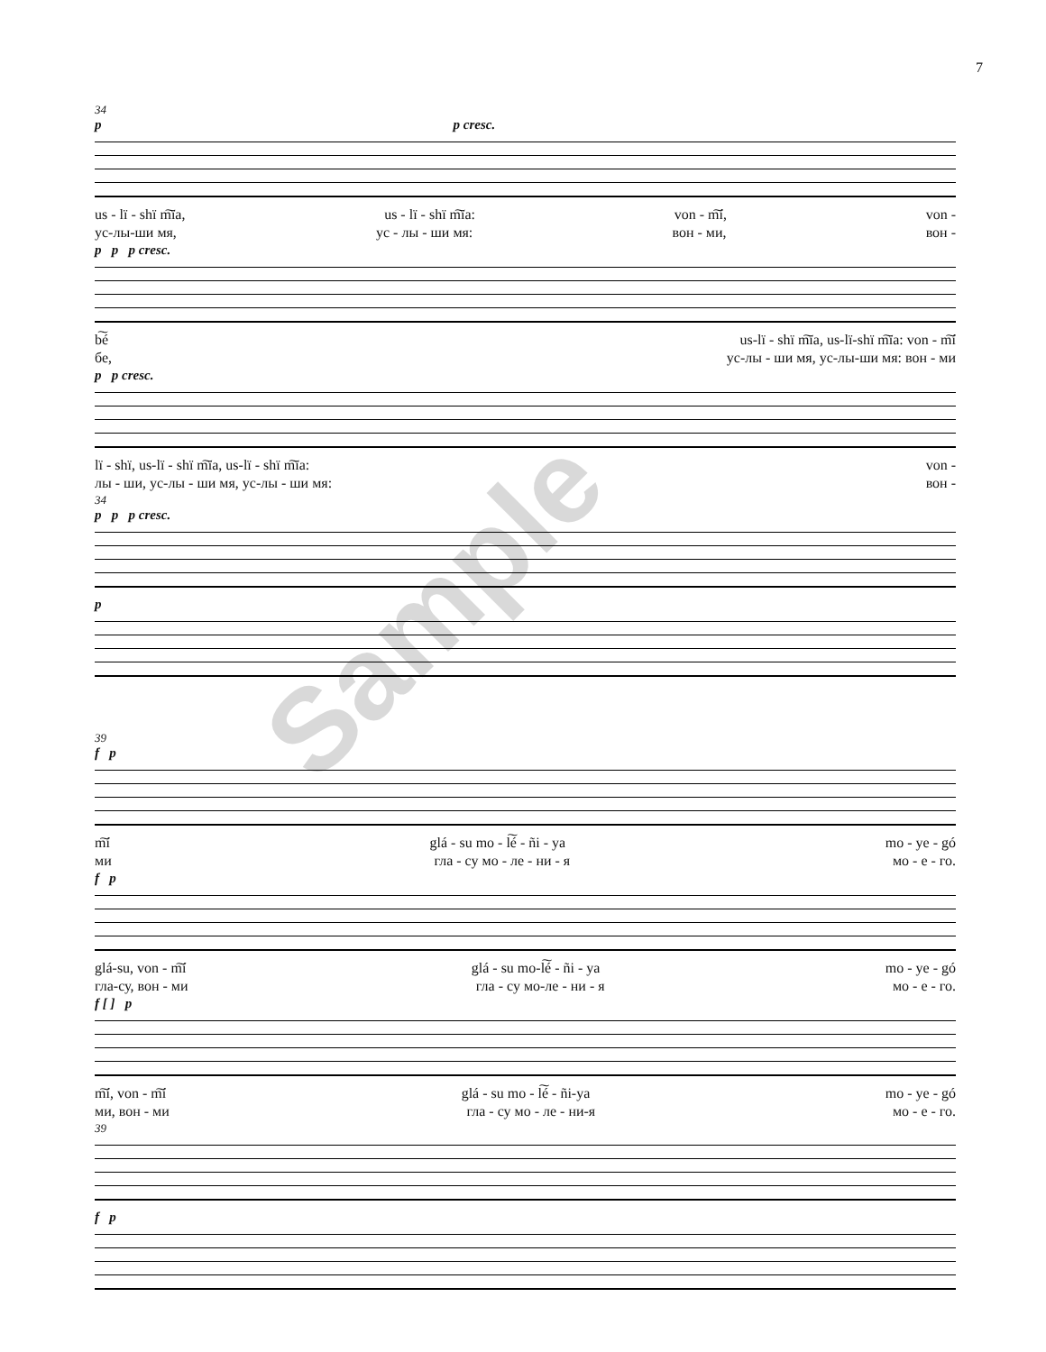7
34
p p cresc.
us - lï - shï m͠ïa, us - lï - shï m͠ïa: von - m͠í, von -
ус-лы-ши мя, ус - лы - ши мя: вон - ми, вон -
p p p cresc.
b͠é us-lï - shï m͠ïa, us-lï-shï m͠ïa: von - m͠í
бе, ус-лы - ши мя, ус-лы-ши мя: вон - ми
p p cresc.
lï - shï, us-lï - shï m͠ïa, us-lï - shï m͠ïa: von -
лы - ши, ус-лы - ши мя, ус-лы - ши мя: вон -
34
p p p cresc.
p
39
f p
m͠í glá - su mo - l͠é - ñi - ya mo - ye - gó
ми гла - су мо - ле - ни - я мо - е - го.
f p
glá-su, von - m͠í glá - su mo-l͠é - ñi - ya mo - ye - gó
гла-су, вон - ми гла - су мо-ле - ни - я мо - е - го.
f [ ] p
m͠í, von - m͠í glá - su mo - l͠é - ñi-ya mo - ye - gó
ми, вон - ми гла - су мо - ле - ни-я мо - е - го.
39
f p
Sample